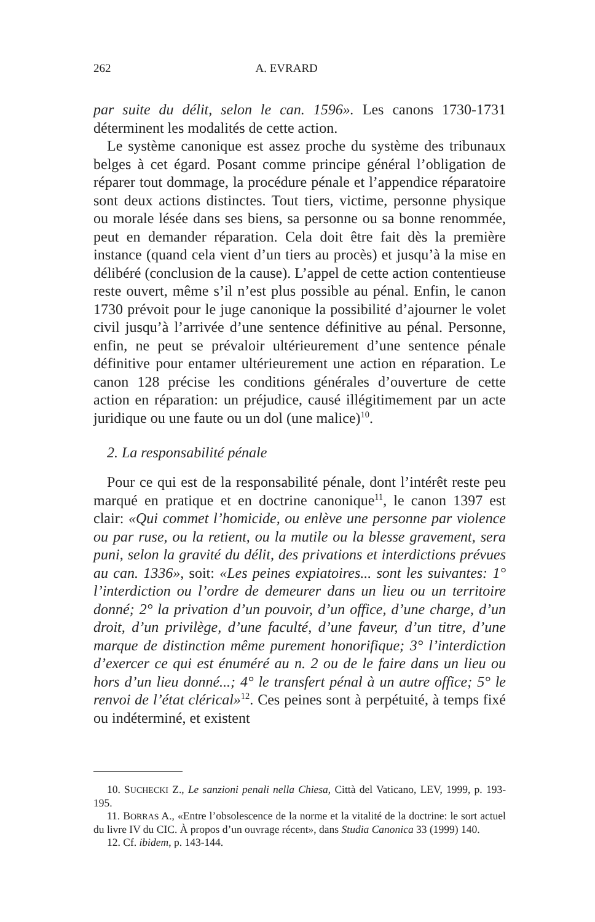262 A. EVRARD
par suite du délit, selon le can. 1596». Les canons 1730-1731 déterminent les modalités de cette action.
Le système canonique est assez proche du système des tribunaux belges à cet égard. Posant comme principe général l’obligation de réparer tout dommage, la procédure pénale et l’appendice réparatoire sont deux actions distinctes. Tout tiers, victime, personne physique ou morale lésée dans ses biens, sa personne ou sa bonne renommée, peut en demander réparation. Cela doit être fait dès la première instance (quand cela vient d’un tiers au procès) et jusqu’à la mise en délibéré (conclusion de la cause). L’appel de cette action contentieuse reste ouvert, même s’il n’est plus possible au pénal. Enfin, le canon 1730 prévoit pour le juge canonique la possibilité d’ajourner le volet civil jusqu’à l’arrivée d’une sentence définitive au pénal. Personne, enfin, ne peut se prévaloir ultérieurement d’une sentence pénale définitive pour entamer ultérieurement une action en réparation. Le canon 128 précise les conditions générales d’ouverture de cette action en réparation: un préjudice, causé illégitimement par un acte juridique ou une faute ou un dol (une malice)<sup>10</sup>.
2. La responsabilité pénale
Pour ce qui est de la responsabilité pénale, dont l’intérêt reste peu marqué en pratique et en doctrine canonique<sup>11</sup>, le canon 1397 est clair: «Qui commet l’homicide, ou enlève une personne par violence ou par ruse, ou la retient, ou la mutile ou la blesse gravement, sera puni, selon la gravité du délit, des privations et interdictions prévues au can. 1336», soit: «Les peines expiatoires... sont les suivantes: 1° l’interdiction ou l’ordre de demeurer dans un lieu ou un territoire donné; 2° la privation d’un pouvoir, d’un office, d’une charge, d’un droit, d’un privilège, d’une faculté, d’une faveur, d’un titre, d’une marque de distinction même purement honorifique; 3° l’interdiction d’exercer ce qui est énuméré au n. 2 ou de le faire dans un lieu ou hors d’un lieu donné...; 4° le transfert pénal à un autre office; 5° le renvoi de l’état clérical»<sup>12</sup>. Ces peines sont à perpétuité, à temps fixé ou indéterminé, et existent
10. SUCHECKI Z., Le sanzioni penali nella Chiesa, Città del Vaticano, LEV, 1999, p. 193- 195.
11. BORRAS A., «Entre l’obsolescence de la norme et la vitalité de la doctrine: le sort actuel du livre IV du CIC. À propos d’un ouvrage récent», dans Studia Canonica 33 (1999) 140.
12. Cf. ibidem, p. 143-144.